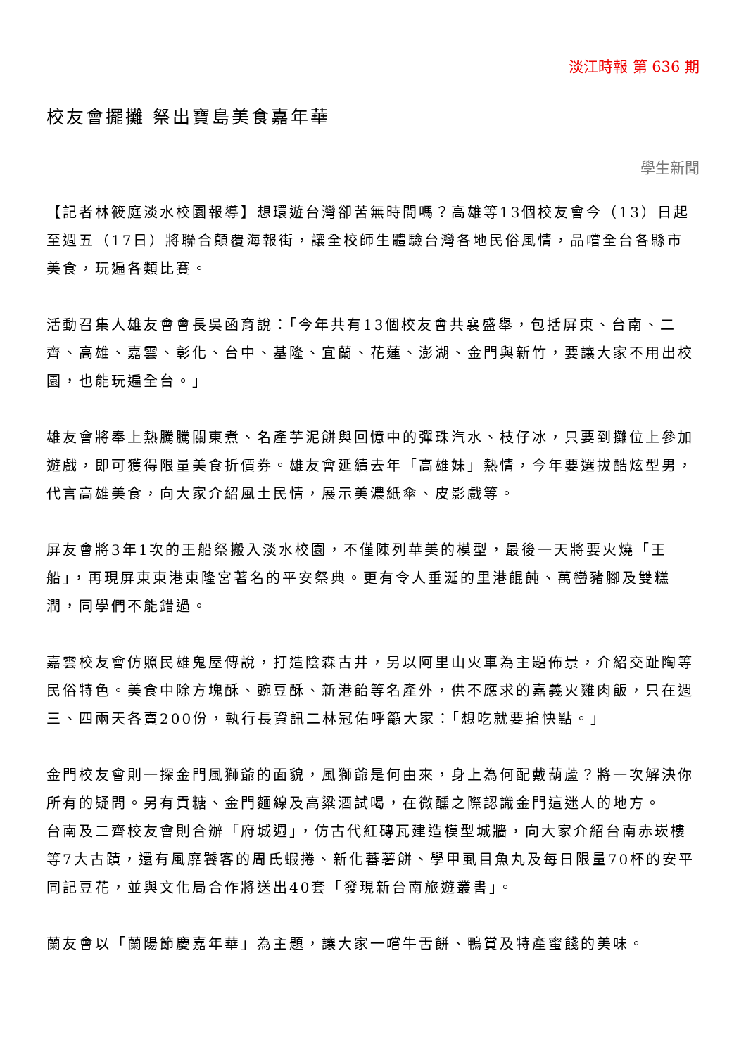淡江時報 第 636 期
校友會擺攤 祭出寶島美食嘉年華
學生新聞
【記者林筱庭淡水校園報導】想環遊台灣卻苦無時間嗎？高雄等13個校友會今（13）日起 至週五（17日）將聯合顛覆海報街，讓全校師生體驗台灣各地民俗風情，品嚐全台各縣市美食，玩遍各類比賽。
活動召集人雄友會會長吳函育說：「今年共有13個校友會共襄盛舉，包括屏東、台南、二齊、高雄、嘉雲、彰化、台中、基隆、宜蘭、花蓮、澎湖、金門與新竹，要讓大家不用出校園，也能玩遍全台。」
雄友會將奉上熱騰騰關東煮、名產芋泥餅與回憶中的彈珠汽水、枝仔冰，只要到攤位上參加遊戲，即可獲得限量美食折價券。雄友會延續去年「高雄妹」熱情，今年要選拔酷炫型男，代言高雄美食，向大家介紹風土民情，展示美濃紙傘、皮影戲等。
屏友會將3年1次的王船祭搬入淡水校園，不僅陳列華美的模型，最後一天將要火燒「王船」，再現屏東東港東隆宮著名的平安祭典。更有令人垂涎的里港餛飩、萬巒豬腳及雙糕潤，同學們不能錯過。
嘉雲校友會仿照民雄鬼屋傳說，打造陰森古井，另以阿里山火車為主題佈景，介紹交趾陶等民俗特色。美食中除方塊酥、豌豆酥、新港飴等名產外，供不應求的嘉義火雞肉飯，只在週三、四兩天各賣200份，執行長資訊二林冠佑呼籲大家：「想吃就要搶快點。」
金門校友會則一探金門風獅爺的面貌，風獅爺是何由來，身上為何配戴葫蘆？將一次解決你所有的疑問。另有貢糖、金門麵線及高粱酒試喝，在微醺之際認識金門這迷人的地方。
台南及二齊校友會則合辦「府城週」，仿古代紅磚瓦建造模型城牆，向大家介紹台南赤崁樓等7大古蹟，還有風靡饕客的周氏蝦捲、新化蕃薯餅、學甲虱目魚丸及每日限量70杯的安平同記豆花，並與文化局合作將送出40套「發現新台南旅遊叢書」。
蘭友會以「蘭陽節慶嘉年華」為主題，讓大家一嚐牛舌餅、鴨賞及特產蜜餞的美味。